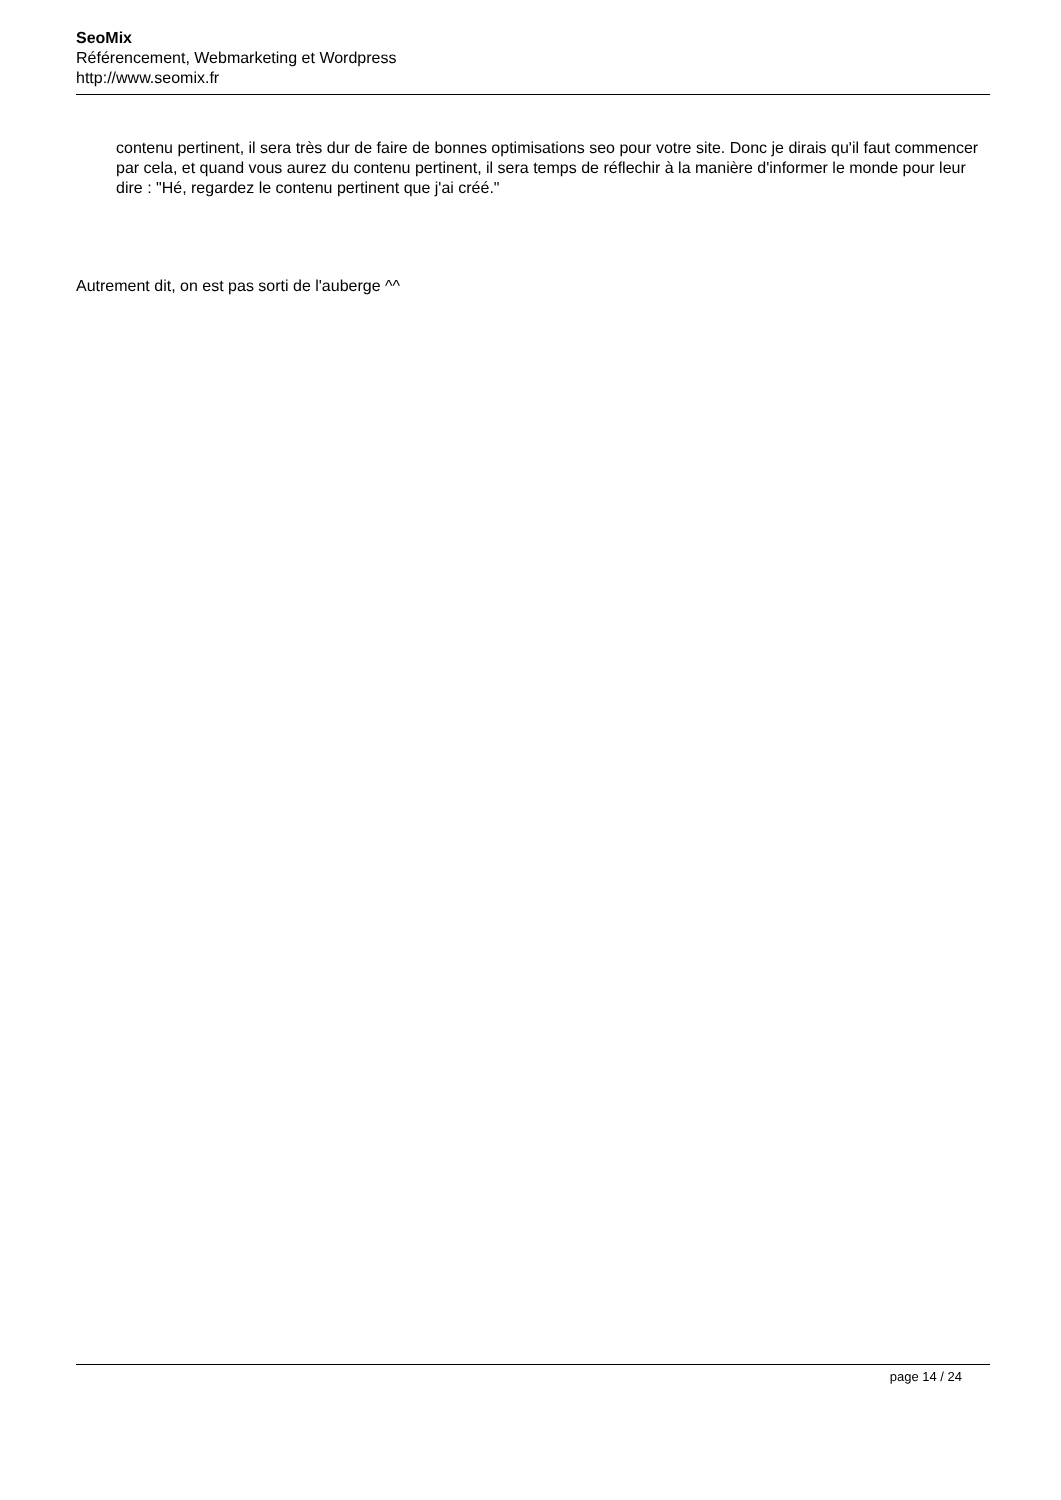SeoMix
Référencement, Webmarketing et Wordpress
http://www.seomix.fr
contenu pertinent, il sera très dur de faire de bonnes optimisations seo pour votre site. Donc je dirais qu'il faut commencer par cela, et quand vous aurez du contenu pertinent, il sera temps de réflechir à la manière d'informer le monde pour leur dire : "Hé, regardez le contenu pertinent que j'ai créé."
Autrement dit, on est pas sorti de l'auberge ^^
page 14 / 24